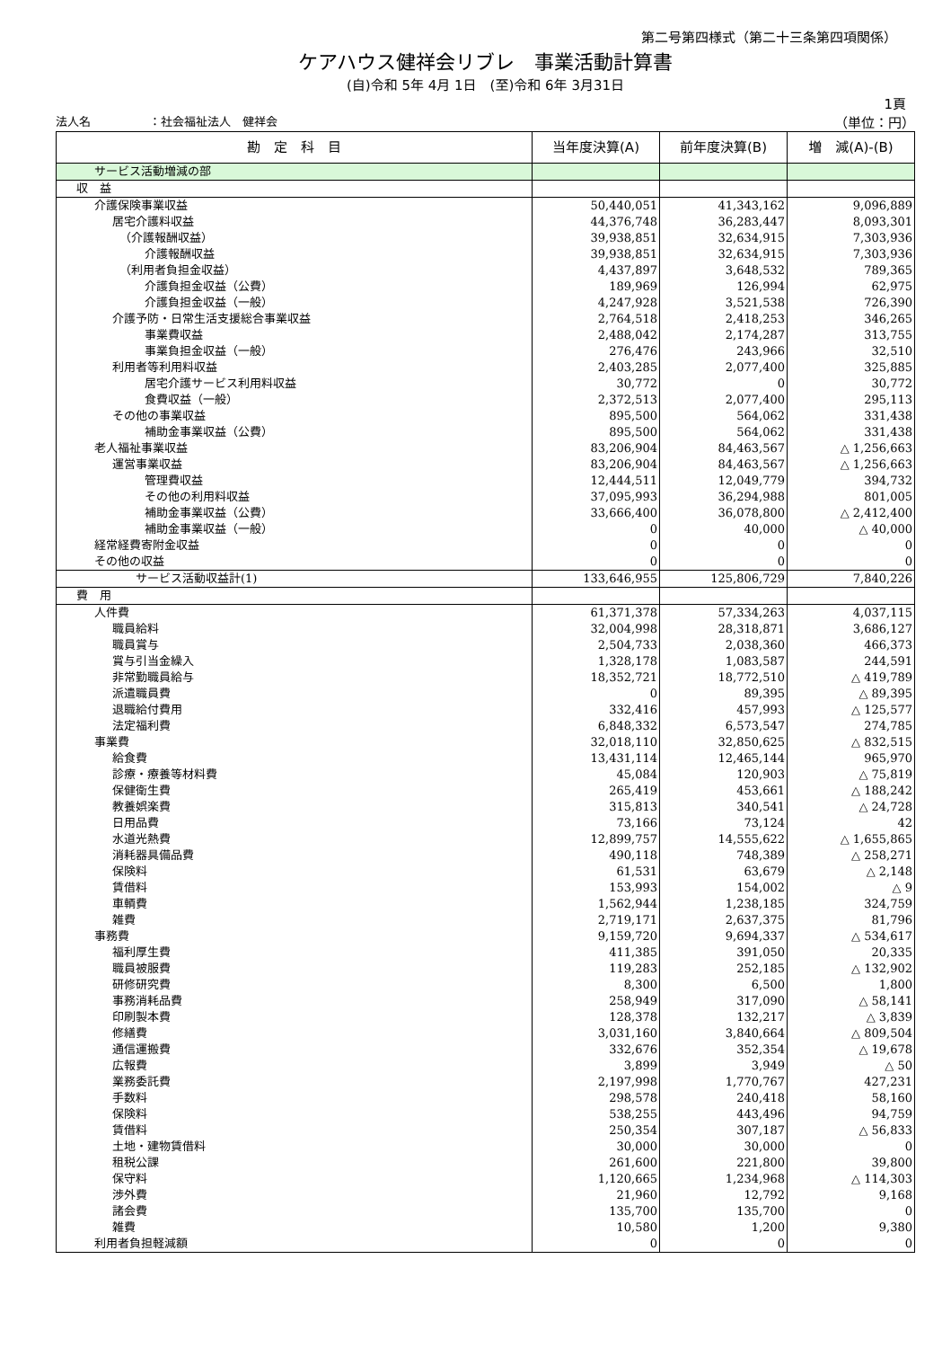第二号第四様式（第二十三条第四項関係）
ケアハウス健祥会リブレ　事業活動計算書
(自)令和 5年 4月 1日　(至)令和 6年 3月31日
1頁
法人名　　　　　：社会福祉法人　健祥会 （単位：円）
| 勘 定 科 目 | 当年度決算(A) | 前年度決算(B) | 増 減(A)-(B) |
| --- | --- | --- | --- |
| サービス活動増減の部 | | | |
| 収 益 | | | |
| 介護保険事業収益 | 50,440,051 | 41,343,162 | 9,096,889 |
| 居宅介護料収益 | 44,376,748 | 36,283,447 | 8,093,301 |
| （介護報酬収益） | 39,938,851 | 32,634,915 | 7,303,936 |
| 介護報酬収益 | 39,938,851 | 32,634,915 | 7,303,936 |
| （利用者負担金収益） | 4,437,897 | 3,648,532 | 789,365 |
| 介護負担金収益（公費） | 189,969 | 126,994 | 62,975 |
| 介護負担金収益（一般） | 4,247,928 | 3,521,538 | 726,390 |
| 介護予防・日常生活支援総合事業収益 | 2,764,518 | 2,418,253 | 346,265 |
| 事業費収益 | 2,488,042 | 2,174,287 | 313,755 |
| 事業負担金収益（一般） | 276,476 | 243,966 | 32,510 |
| 利用者等利用料収益 | 2,403,285 | 2,077,400 | 325,885 |
| 居宅介護サービス利用料収益 | 30,772 | 0 | 30,772 |
| 食費収益（一般） | 2,372,513 | 2,077,400 | 295,113 |
| その他の事業収益 | 895,500 | 564,062 | 331,438 |
| 補助金事業収益（公費） | 895,500 | 564,062 | 331,438 |
| 老人福祉事業収益 | 83,206,904 | 84,463,567 | △ 1,256,663 |
| 運営事業収益 | 83,206,904 | 84,463,567 | △ 1,256,663 |
| 管理費収益 | 12,444,511 | 12,049,779 | 394,732 |
| その他の利用料収益 | 37,095,993 | 36,294,988 | 801,005 |
| 補助金事業収益（公費） | 33,666,400 | 36,078,800 | △ 2,412,400 |
| 補助金事業収益（一般） | 0 | 40,000 | △ 40,000 |
| 経常経費寄附金収益 | 0 | 0 | 0 |
| その他の収益 | 0 | 0 | 0 |
| サービス活動収益計(1) | 133,646,955 | 125,806,729 | 7,840,226 |
| 費 用 | | | |
| 人件費 | 61,371,378 | 57,334,263 | 4,037,115 |
| 職員給料 | 32,004,998 | 28,318,871 | 3,686,127 |
| 職員賞与 | 2,504,733 | 2,038,360 | 466,373 |
| 賞与引当金繰入 | 1,328,178 | 1,083,587 | 244,591 |
| 非常勤職員給与 | 18,352,721 | 18,772,510 | △ 419,789 |
| 派遣職員費 | 0 | 89,395 | △ 89,395 |
| 退職給付費用 | 332,416 | 457,993 | △ 125,577 |
| 法定福利費 | 6,848,332 | 6,573,547 | 274,785 |
| 事業費 | 32,018,110 | 32,850,625 | △ 832,515 |
| 給食費 | 13,431,114 | 12,465,144 | 965,970 |
| 診療・療養等材料費 | 45,084 | 120,903 | △ 75,819 |
| 保健衛生費 | 265,419 | 453,661 | △ 188,242 |
| 教養娯楽費 | 315,813 | 340,541 | △ 24,728 |
| 日用品費 | 73,166 | 73,124 | 42 |
| 水道光熱費 | 12,899,757 | 14,555,622 | △ 1,655,865 |
| 消耗器具備品費 | 490,118 | 748,389 | △ 258,271 |
| 保険料 | 61,531 | 63,679 | △ 2,148 |
| 賃借料 | 153,993 | 154,002 | △ 9 |
| 車輌費 | 1,562,944 | 1,238,185 | 324,759 |
| 雑費 | 2,719,171 | 2,637,375 | 81,796 |
| 事務費 | 9,159,720 | 9,694,337 | △ 534,617 |
| 福利厚生費 | 411,385 | 391,050 | 20,335 |
| 職員被服費 | 119,283 | 252,185 | △ 132,902 |
| 研修研究費 | 8,300 | 6,500 | 1,800 |
| 事務消耗品費 | 258,949 | 317,090 | △ 58,141 |
| 印刷製本費 | 128,378 | 132,217 | △ 3,839 |
| 修繕費 | 3,031,160 | 3,840,664 | △ 809,504 |
| 通信運搬費 | 332,676 | 352,354 | △ 19,678 |
| 広報費 | 3,899 | 3,949 | △ 50 |
| 業務委託費 | 2,197,998 | 1,770,767 | 427,231 |
| 手数料 | 298,578 | 240,418 | 58,160 |
| 保険料 | 538,255 | 443,496 | 94,759 |
| 賃借料 | 250,354 | 307,187 | △ 56,833 |
| 土地・建物賃借料 | 30,000 | 30,000 | 0 |
| 租税公課 | 261,600 | 221,800 | 39,800 |
| 保守料 | 1,120,665 | 1,234,968 | △ 114,303 |
| 渉外費 | 21,960 | 12,792 | 9,168 |
| 諸会費 | 135,700 | 135,700 | 0 |
| 雑費 | 10,580 | 1,200 | 9,380 |
| 利用者負担軽減額 | 0 | 0 | 0 |